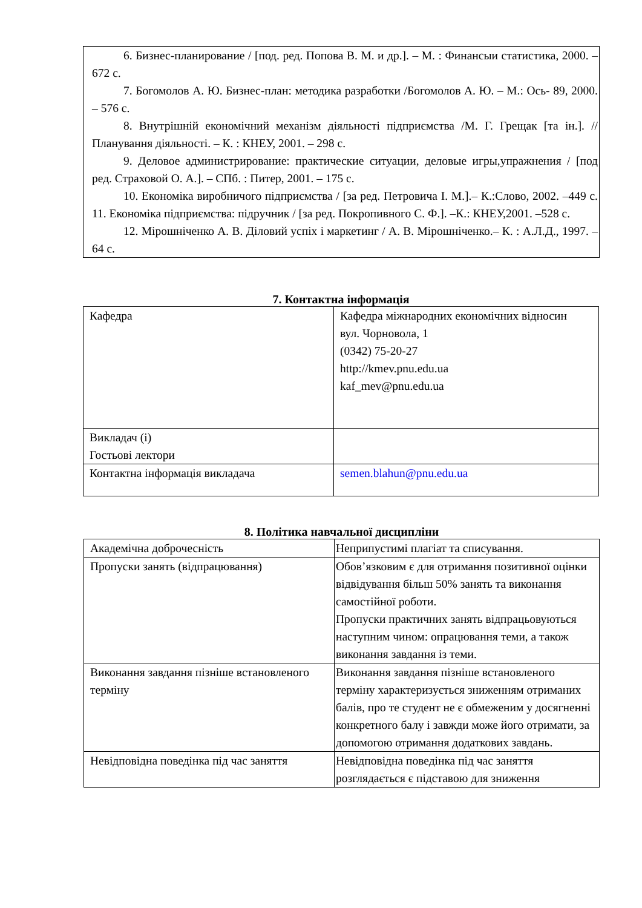6. Бизнес-планирование / [под. ред. Попова В. М. и др.]. – М. : Финансыи статистика, 2000. – 672 с.
7. Богомолов А. Ю. Бизнес-план: методика разработки /Богомолов А. Ю. – М.: Ось- 89, 2000. – 576 с.
8. Внутрішній економічний механізм діяльності підприємства /М. Г. Грещак [та ін.]. // Планування діяльності. – К. : КНЕУ, 2001. – 298 с.
9. Деловое администрирование: практические ситуации, деловые игры,упражнения / [под ред. Страховой О. А.]. – СПб. : Питер, 2001. – 175 с.
10. Економіка виробничого підприємства / [за ред. Петровича І. М.].– К.:Слово, 2002. –449 с. 11. Економіка підприємства: підручник / [за ред. Покропивного С. Ф.]. –К.: КНЕУ,2001. –528 с.
12. Мірошніченко А. В. Діловий успіх і маркетинг / А. В. Мірошніченко.– К. : А.Л.Д., 1997. – 64 с.
7. Контактна інформація
| Кафедра | Кафедра міжнародних економічних відносин вул. Чорновола, 1 (0342) 75-20-27 http://kmev.pnu.edu.ua kaf_mev@pnu.edu.ua |
| Викладач (і) Гостьові лектори | |
| Контактна інформація викладача | semen.blahun@pnu.edu.ua |
8. Політика навчальної дисципліни
| Академічна доброчесність | Неприпустимі плагіат та списування. |
| Пропуски занять (відпрацювання) | Обов’язковим є для отримання позитивної оцінки відвідування більш 50% занять та виконання самостійної роботи. Пропуски практичних занять відпрацьовуються наступним чином: опрацювання теми, а також виконання завдання із теми. |
| Виконання завдання пізніше встановленого терміну | Виконання завдання пізніше встановленого терміну характеризується зниженням отриманих балів, про те студент не є обмеженим у досягненні конкретного балу і завжди може його отримати, за допомогою отримання додаткових завдань. |
| Невідповідна поведінка під час заняття | Невідповідна поведінка під час заняття розглядається є підставою для зниження |